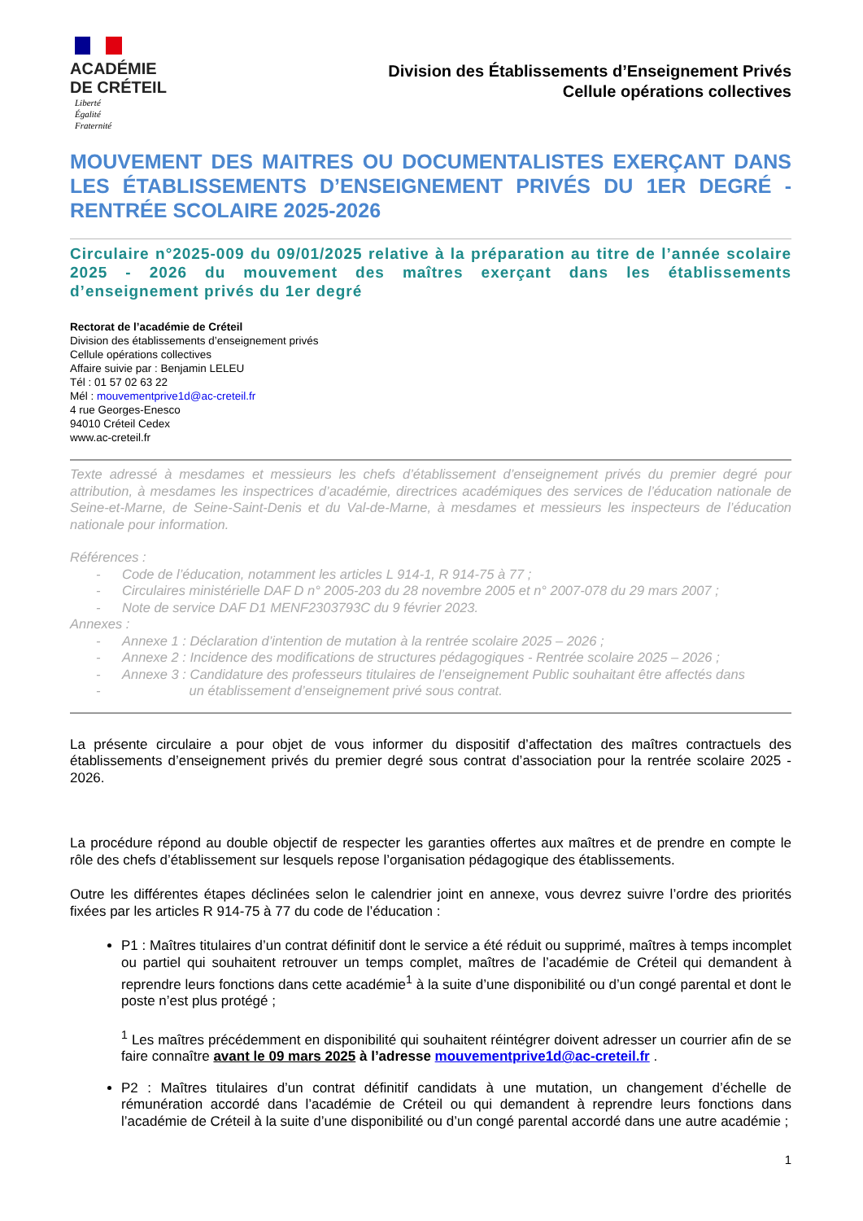ACADÉMIE
DE CRÉTEIL
Liberté
Égalité
Fraternité
Division des Établissements d’Enseignement Privés
Cellule opérations collectives
MOUVEMENT DES MAITRES OU DOCUMENTALISTES EXERÇANT DANS LES ÉTABLISSEMENTS D’ENSEIGNEMENT PRIVÉS DU 1ER DEGRÉ - RENTRÉE SCOLAIRE 2025-2026
Circulaire n°2025-009 du 09/01/2025 relative à la préparation au titre de l’année scolaire 2025 - 2026 du mouvement des maîtres exerçant dans les établissements d’enseignement privés du 1er degré
Rectorat de l’académie de Créteil
Division des établissements d’enseignement privés
Cellule opérations collectives
Affaire suivie par : Benjamin LELEU
Tél : 01 57 02 63 22
Mél : mouvementprive1d@ac-creteil.fr
4 rue Georges-Enesco
94010 Créteil Cedex
www.ac-creteil.fr
Texte adressé à mesdames et messieurs les chefs d’établissement d’enseignement privés du premier degré pour attribution, à mesdames les inspectrices d’académie, directrices académiques des services de l’éducation nationale de Seine-et-Marne, de Seine-Saint-Denis et du Val-de-Marne, à mesdames et messieurs les inspecteurs de l’éducation nationale pour information.
Références :
- Code de l’éducation, notamment les articles L 914-1, R 914-75 à 77 ;
- Circulaires ministérielle DAF D n° 2005-203 du 28 novembre 2005 et n° 2007-078 du 29 mars 2007 ;
- Note de service DAF D1 MENF2303793C du 9 février 2023.
Annexes :
- Annexe 1 : Déclaration d’intention de mutation à la rentrée scolaire 2025 – 2026 ;
- Annexe 2 : Incidence des modifications de structures pédagogiques - Rentrée scolaire 2025 – 2026 ;
- Annexe 3 : Candidature des professeurs titulaires de l’enseignement Public souhaitant être affectés dans
- un établissement d’enseignement privé sous contrat.
La présente circulaire a pour objet de vous informer du dispositif d’affectation des maîtres contractuels des établissements d’enseignement privés du premier degré sous contrat d’association pour la rentrée scolaire 2025 - 2026.
La procédure répond au double objectif de respecter les garanties offertes aux maîtres et de prendre en compte le rôle des chefs d’établissement sur lesquels repose l’organisation pédagogique des établissements.
Outre les différentes étapes déclinées selon le calendrier joint en annexe, vous devrez suivre l’ordre des priorités fixées par les articles R 914-75 à 77 du code de l’éducation :
P1 : Maîtres titulaires d’un contrat définitif dont le service a été réduit ou supprimé, maîtres à temps incomplet ou partiel qui souhaitent retrouver un temps complet, maîtres de l’académie de Créteil qui demandent à reprendre leurs fonctions dans cette académie<sup>1</sup> à la suite d’une disponibilité ou d’un congé parental et dont le poste n’est plus protégé ;
<sup>1</sup> Les maîtres précédemment en disponibilité qui souhaitent réintégrer doivent adresser un courrier afin de se faire connaître avant le 09 mars 2025 à l’adresse mouvementprive1d@ac-creteil.fr .
P2 : Maîtres titulaires d’un contrat définitif candidats à une mutation, un changement d’échelle de rémunération accordé dans l’académie de Créteil ou qui demandent à reprendre leurs fonctions dans l’académie de Créteil à la suite d’une disponibilité ou d’un congé parental accordé dans une autre académie ;
1